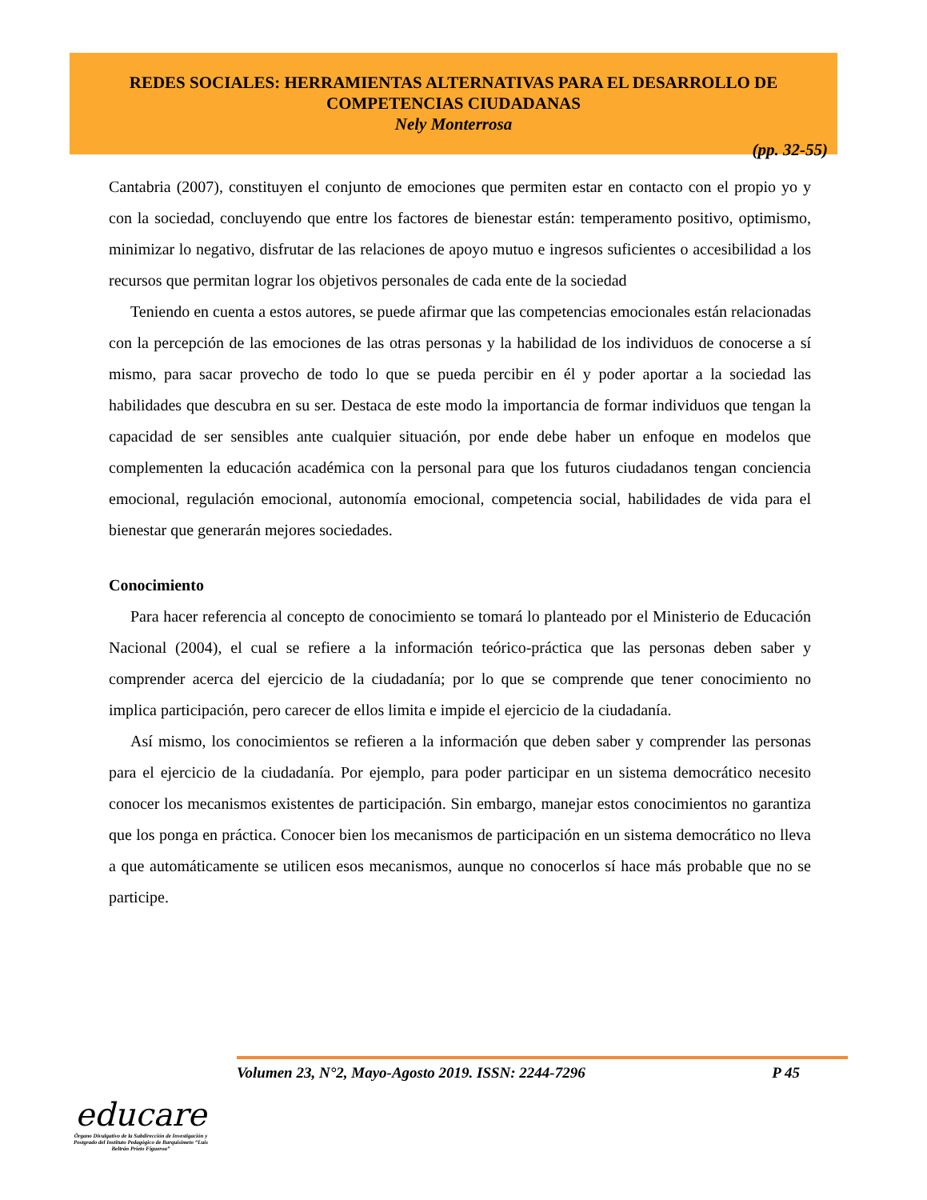REDES SOCIALES: HERRAMIENTAS ALTERNATIVAS PARA EL DESARROLLO DE
COMPETENCIAS CIUDADANAS
Nely Monterrosa
(pp. 32-55)
Cantabria (2007), constituyen el conjunto de emociones que permiten estar en contacto con el propio yo y con la sociedad, concluyendo que entre los factores de bienestar están: temperamento positivo, optimismo, minimizar lo negativo, disfrutar de las relaciones de apoyo mutuo e ingresos suficientes o accesibilidad a los recursos que permitan lograr los objetivos personales de cada ente de la sociedad
Teniendo en cuenta a estos autores, se puede afirmar que las competencias emocionales están relacionadas con la percepción de las emociones de las otras personas y la habilidad de los individuos de conocerse a sí mismo, para sacar provecho de todo lo que se pueda percibir en él y poder aportar a la sociedad las habilidades que descubra en su ser. Destaca de este modo la importancia de formar individuos que tengan la capacidad de ser sensibles ante cualquier situación, por ende debe haber un enfoque en modelos que complementen la educación académica con la personal para que los futuros ciudadanos tengan conciencia emocional, regulación emocional, autonomía emocional, competencia social, habilidades de vida para el bienestar que generarán mejores sociedades.
Conocimiento
Para hacer referencia al concepto de conocimiento se tomará lo planteado por el Ministerio de Educación Nacional (2004), el cual se refiere a la información teórico-práctica que las personas deben saber y comprender acerca del ejercicio de la ciudadanía; por lo que se comprende que tener conocimiento no implica participación, pero carecer de ellos limita e impide el ejercicio de la ciudadanía.
Así mismo, los conocimientos se refieren a la información que deben saber y comprender las personas para el ejercicio de la ciudadanía. Por ejemplo, para poder participar en un sistema democrático necesito conocer los mecanismos existentes de participación. Sin embargo, manejar estos conocimientos no garantiza que los ponga en práctica. Conocer bien los mecanismos de participación en un sistema democrático no lleva a que automáticamente se utilicen esos mecanismos, aunque no conocerlos sí hace más probable que no se participe.
Volumen 23, N°2, Mayo-Agosto 2019. ISSN: 2244-7296 P 45
educare
Órgano Divulgativo de la Subdirección de Investigación y Postgrado del Instituto Pedagógico de Barquisimeto “Luis Beltrán Prieto Figueroa”